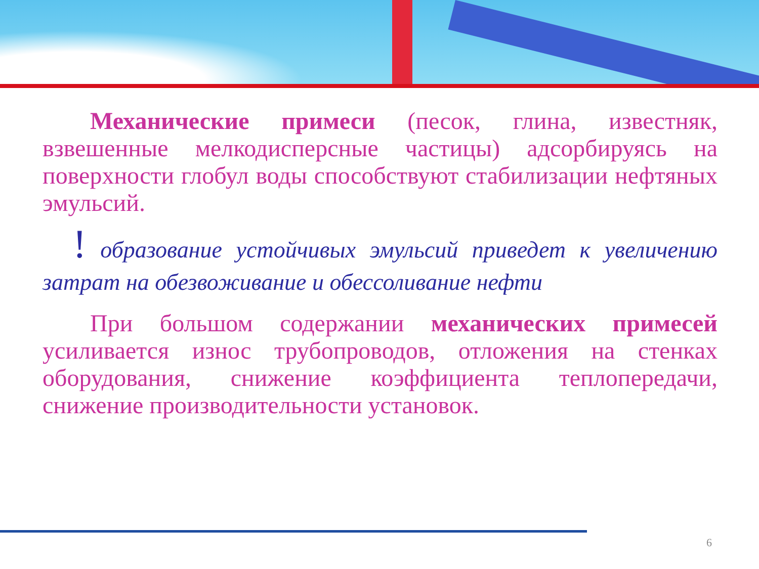Механические примеси (песок, глина, известняк, взвешенные мелкодисперсные частицы) адсорбируясь на поверхности глобул воды способствуют стабилизации нефтяных эмульсий.
! образование устойчивых эмульсий приведет к увеличению затрат на обезвоживание и обессоливание нефти
При большом содержании механических примесей усиливается износ трубопроводов, отложения на стенках оборудования, снижение коэффициента теплопередачи, снижение производительности установок.
6